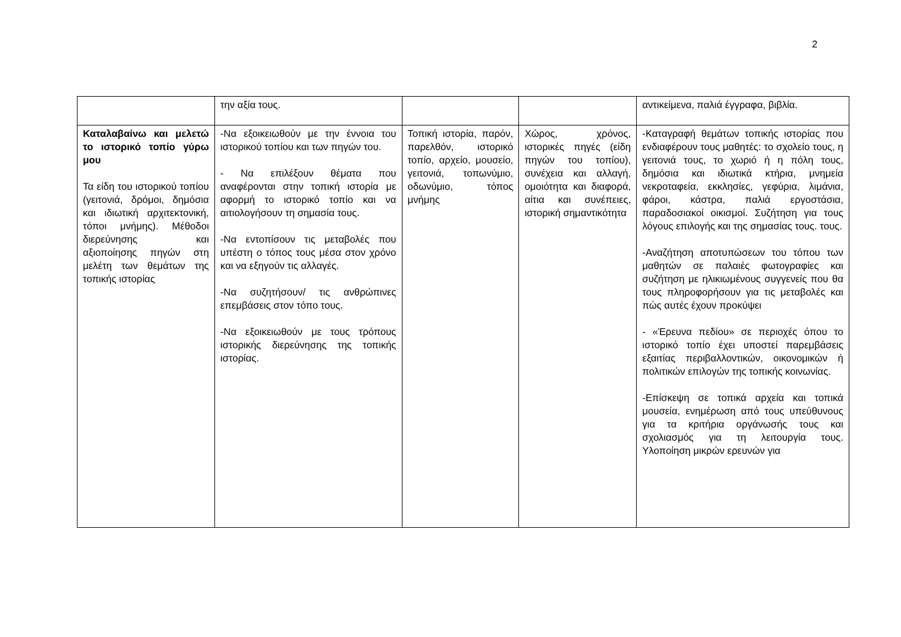2
| | την αξία τους. | | | αντικείμενα, παλιά έγγραφα, βιβλία. |
| Καταλαβαίνω και μελετώ το ιστορικό τοπίο γύρω μου Τα είδη του ιστορικού τοπίου (γειτονιά, δρόμοι, δημόσια και ιδιωτική αρχιτεκτονική, τόποι μνήμης). Μέθοδοι διερεύνησης και αξιοποίησης πηγών στη μελέτη των θεμάτων της τοπικής ιστορίας | -Να εξοικειωθούν με την έννοια του ιστορικού τοπίου και των πηγών του. - Να επιλέξουν θέματα που αναφέρονται στην τοπική ιστορία με αφορμή το ιστορικό τοπίο και να αιτιολογήσουν τη σημασία τους. -Να εντοπίσουν τις μεταβολές που υπέστη ο τόπος τους μέσα στον χρόνο και να εξηγούν τις αλλαγές. -Να συζητήσουν/ τις ανθρώπινες επεμβάσεις στον τόπο τους. -Να εξοικειωθούν με τους τρόπους ιστορικής διερεύνησης της τοπικής ιστορίας. | Τοπική ιστορία, παρόν, παρελθόν, ιστορικό τοπίο, αρχείο, μουσείο, γειτονιά, τοπωνύμιο, οδωνύμιο, τόπος μνήμης | Χώρος, χρόνος, ιστορικές πηγές (είδη πηγών του τοπίου), συνέχεια και αλλαγή, ομοιότητα και διαφορά, αίτια και συνέπειες, ιστορική σημαντικότητα | -Καταγραφή θεμάτων τοπικής ιστορίας που ενδιαφέρουν τους μαθητές: το σχολείο τους, η γειτονιά τους, το χωριό ή η πόλη τους, δημόσια και ιδιωτικά κτήρια, μνημεία νεκροταφεία, εκκλησίες, γεφύρια, λιμάνια, φάροι, κάστρα, παλιά εργοστάσια, παραδοσιακοί οικισμοί. Συζήτηση για τους λόγους επιλογής και της σημασίας τους. τους. -Αναζήτηση αποτυπώσεων του τόπου των μαθητών σε παλαιές φωτογραφίες και συζήτηση με ηλικιωμένους συγγενείς που θα τους πληροφορήσουν για τις μεταβολές και πώς αυτές έχουν προκύψει - «Έρευνα πεδίου» σε περιοχές όπου το ιστορικό τοπίο έχει υποστεί παρεμβάσεις εξαιτίας περιβαλλοντικών, οικονομικών ή πολιτικών επιλογών της τοπικής κοινωνίας. -Επίσκεψη σε τοπικά αρχεία και τοπικά μουσεία, ενημέρωση από τους υπεύθυνους για τα κριτήρια οργάνωσής τους και σχολιασμός για τη λειτουργία τους. Υλοποίηση μικρών ερευνών για |